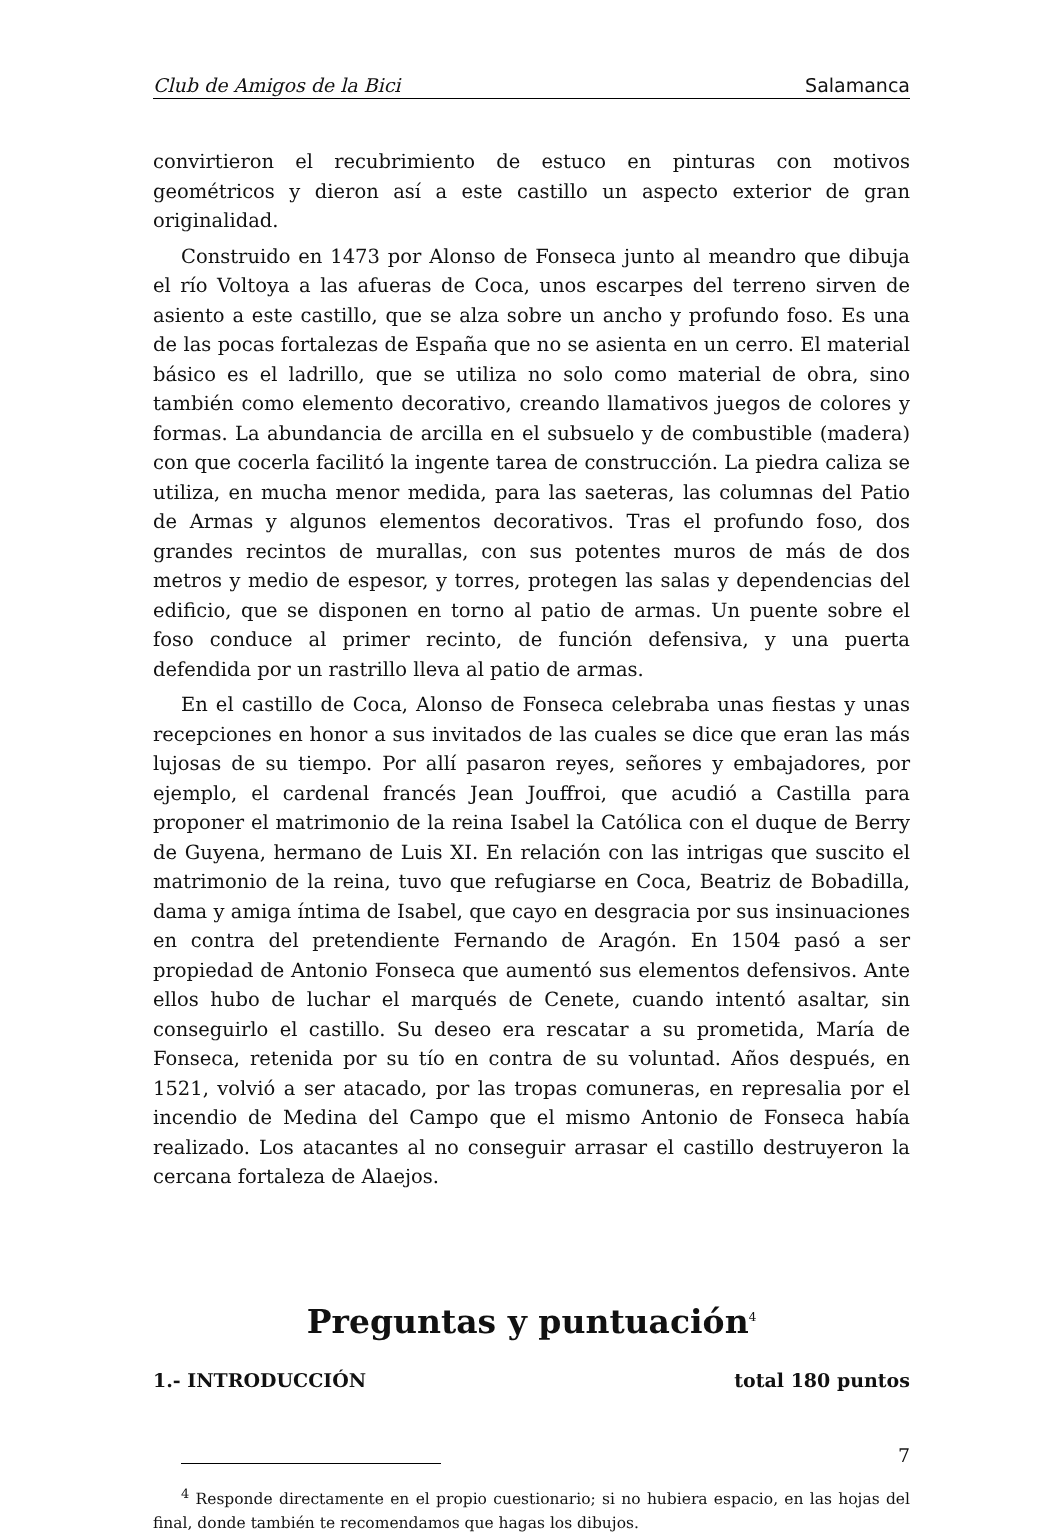Club de Amigos de la Bici Salamanca
convirtieron el recubrimiento de estuco en pinturas con motivos geométricos y dieron así a este castillo un aspecto exterior de gran originalidad.
Construido en 1473 por Alonso de Fonseca junto al meandro que dibuja el río Voltoya a las afueras de Coca, unos escarpes del terreno sirven de asiento a este castillo, que se alza sobre un ancho y profundo foso. Es una de las pocas fortalezas de España que no se asienta en un cerro. El material básico es el ladrillo, que se utiliza no solo como material de obra, sino también como elemento decorativo, creando llamativos juegos de colores y formas. La abundancia de arcilla en el subsuelo y de combustible (madera) con que cocerla facilitó la ingente tarea de construcción. La piedra caliza se utiliza, en mucha menor medida, para las saeteras, las columnas del Patio de Armas y algunos elementos decorativos. Tras el profundo foso, dos grandes recintos de murallas, con sus potentes muros de más de dos metros y medio de espesor, y torres, protegen las salas y dependencias del edificio, que se disponen en torno al patio de armas. Un puente sobre el foso conduce al primer recinto, de función defensiva, y una puerta defendida por un rastrillo lleva al patio de armas.
En el castillo de Coca, Alonso de Fonseca celebraba unas fiestas y unas recepciones en honor a sus invitados de las cuales se dice que eran las más lujosas de su tiempo. Por allí pasaron reyes, señores y embajadores, por ejemplo, el cardenal francés Jean Jouffroi, que acudió a Castilla para proponer el matrimonio de la reina Isabel la Católica con el duque de Berry de Guyena, hermano de Luis XI. En relación con las intrigas que suscito el matrimonio de la reina, tuvo que refugiarse en Coca, Beatriz de Bobadilla, dama y amiga íntima de Isabel, que cayo en desgracia por sus insinuaciones en contra del pretendiente Fernando de Aragón. En 1504 pasó a ser propiedad de Antonio Fonseca que aumentó sus elementos defensivos. Ante ellos hubo de luchar el marqués de Cenete, cuando intentó asaltar, sin conseguirlo el castillo. Su deseo era rescatar a su prometida, María de Fonseca, retenida por su tío en contra de su voluntad. Años después, en 1521, volvió a ser atacado, por las tropas comuneras, en represalia por el incendio de Medina del Campo que el mismo Antonio de Fonseca había realizado. Los atacantes al no conseguir arrasar el castillo destruyeron la cercana fortaleza de Alaejos.
Preguntas y puntuación<sup>4</sup>
1.- INTRODUCCIÓN total 180 puntos
<sup>4</sup> Responde directamente en el propio cuestionario; si no hubiera espacio, en las hojas del final, donde también te recomendamos que hagas los dibujos.
7